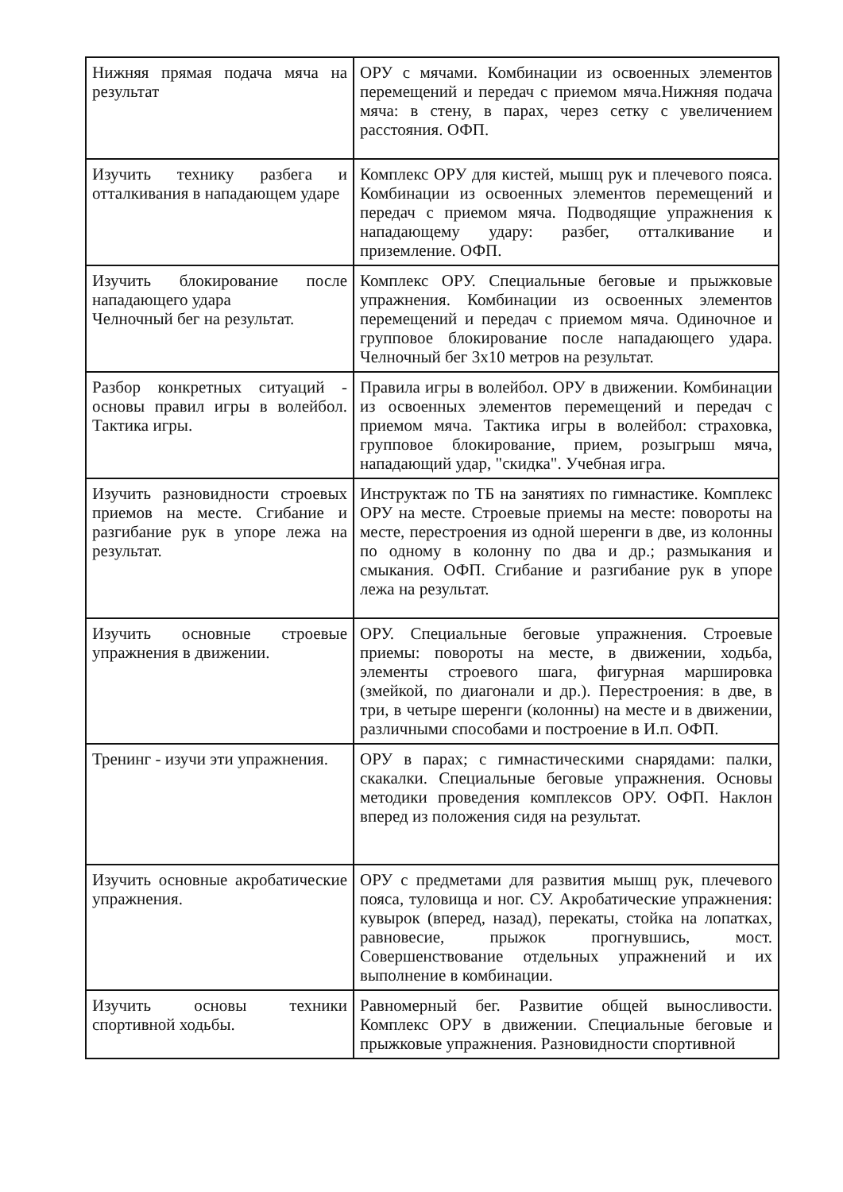| Нижняя прямая подача мяча на результат | ОРУ с мячами. Комбинации из освоенных элементов перемещений и передач с приемом мяча.Нижняя подача мяча: в стену, в парах, через сетку с увеличением расстояния. ОФП. |
| Изучить технику разбега и отталкивания в нападающем ударе | Комплекс ОРУ для кистей, мышц рук и плечевого пояса. Комбинации из освоенных элементов перемещений и передач с приемом мяча. Подводящие упражнения к нападающему удару: разбег, отталкивание и приземление. ОФП. |
| Изучить блокирование после нападающего удара Челночный бег на результат. | Комплекс ОРУ. Специальные беговые и прыжковые упражнения. Комбинации из освоенных элементов перемещений и передач с приемом мяча. Одиночное и групповое блокирование после нападающего удара. Челночный бег 3х10 метров на результат. |
| Разбор конкретных ситуаций - основы правил игры в волейбол. Тактика игры. | Правила игры в волейбол. ОРУ в движении. Комбинации из освоенных элементов перемещений и передач с приемом мяча. Тактика игры в волейбол: страховка, групповое блокирование, прием, розыгрыш мяча, нападающий удар, "скидка". Учебная игра. |
| Изучить разновидности строевых приемов на месте. Сгибание и разгибание рук в упоре лежа на результат. | Инструктаж по ТБ на занятиях по гимнастике. Комплекс ОРУ на месте. Строевые приемы на месте: повороты на месте, перестроения из одной шеренги в две, из колонны по одному в колонну по два и др.; размыкания и смыкания. ОФП. Сгибание и разгибание рук в упоре лежа на результат. |
| Изучить основные строевые упражнения в движении. | ОРУ. Специальные беговые упражнения. Строевые приемы: повороты на месте, в движении, ходьба, элементы строевого шага, фигурная маршировка (змейкой, по диагонали и др.). Перестроения: в две, в три, в четыре шеренги (колонны) на месте и в движении, различными способами и построение в И.п. ОФП. |
| Тренинг - изучи эти упражнения. | ОРУ в парах; с гимнастическими снарядами: палки, скакалки. Специальные беговые упражнения. Основы методики проведения комплексов ОРУ. ОФП. Наклон вперед из положения сидя на результат. |
| Изучить основные акробатические упражнения. | ОРУ с предметами для развития мышц рук, плечевого пояса, туловища и ног. СУ. Акробатические упражнения: кувырок (вперед, назад), перекаты, стойка на лопатках, равновесие, прыжок прогнувшись, мост. Совершенствование отдельных упражнений и их выполнение в комбинации. |
| Изучить основы техники спортивной ходьбы. | Равномерный бег. Развитие общей выносливости. Комплекс ОРУ в движении. Специальные беговые и прыжковые упражнения. Разновидности спортивной |